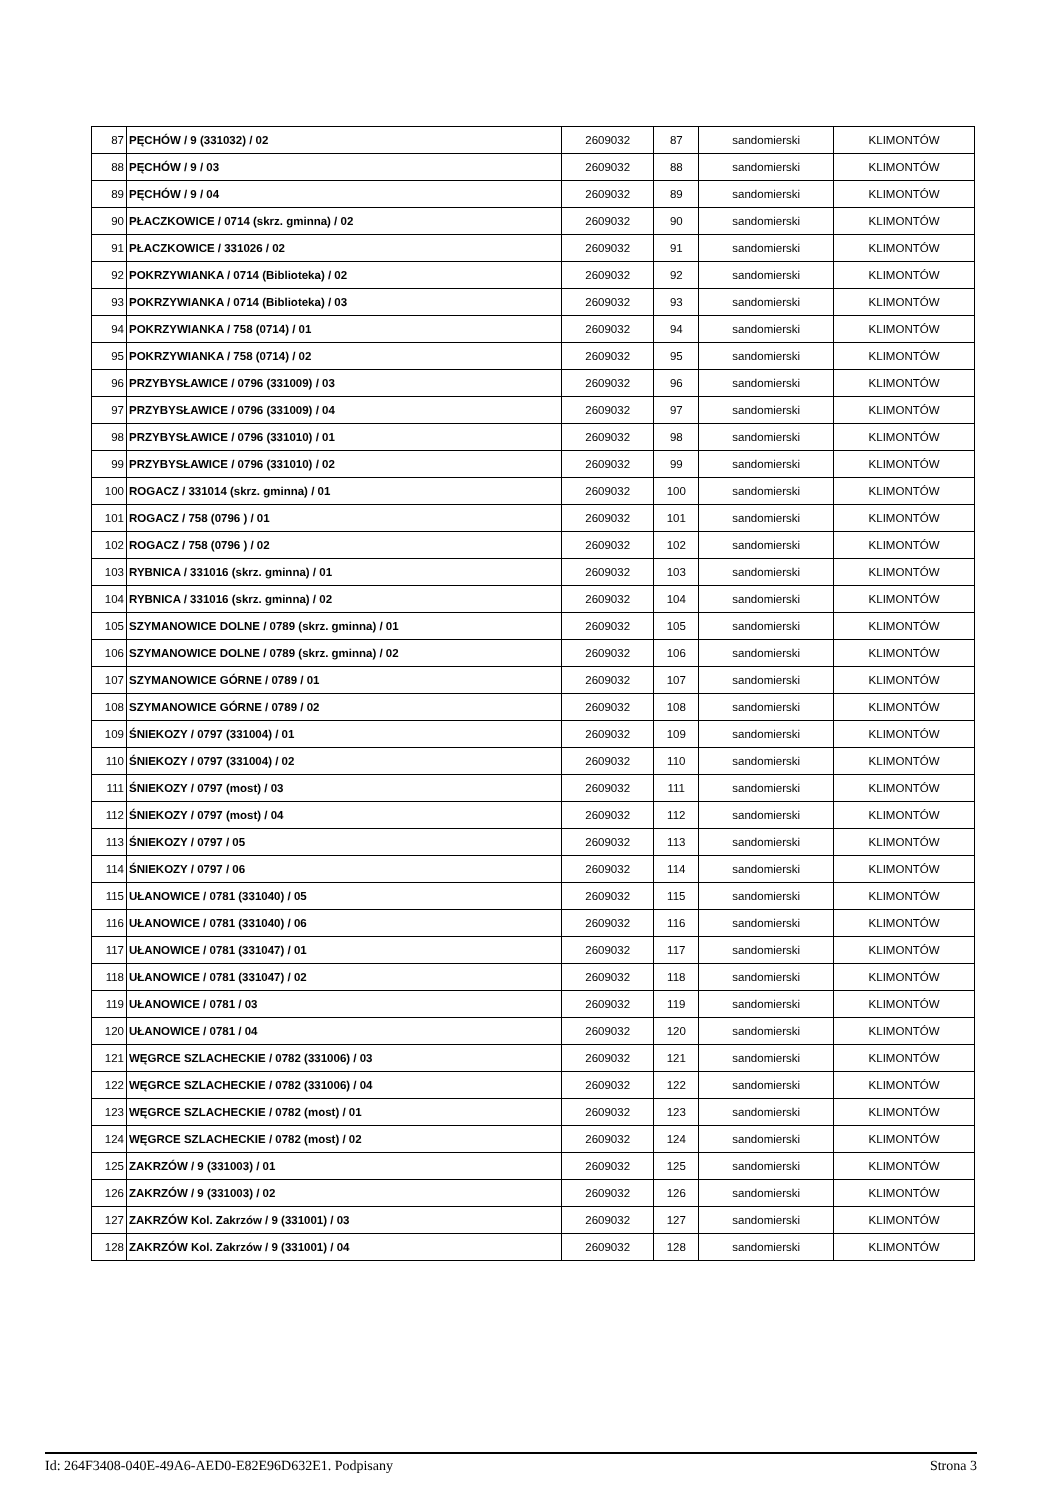| 87 | PĘCHÓW / 9 (331032) / 02 | 2609032 | 87 | sandomierski | KLIMONTÓW |
| 88 | PĘCHÓW / 9 / 03 | 2609032 | 88 | sandomierski | KLIMONTÓW |
| 89 | PĘCHÓW / 9 / 04 | 2609032 | 89 | sandomierski | KLIMONTÓW |
| 90 | PŁACZKOWICE / 0714 (skrz. gminna) / 02 | 2609032 | 90 | sandomierski | KLIMONTÓW |
| 91 | PŁACZKOWICE / 331026 / 02 | 2609032 | 91 | sandomierski | KLIMONTÓW |
| 92 | POKRZYWIANKA / 0714 (Biblioteka) / 02 | 2609032 | 92 | sandomierski | KLIMONTÓW |
| 93 | POKRZYWIANKA / 0714 (Biblioteka) / 03 | 2609032 | 93 | sandomierski | KLIMONTÓW |
| 94 | POKRZYWIANKA / 758 (0714) / 01 | 2609032 | 94 | sandomierski | KLIMONTÓW |
| 95 | POKRZYWIANKA / 758 (0714) / 02 | 2609032 | 95 | sandomierski | KLIMONTÓW |
| 96 | PRZYBYSŁAWICE / 0796 (331009) / 03 | 2609032 | 96 | sandomierski | KLIMONTÓW |
| 97 | PRZYBYSŁAWICE / 0796 (331009) / 04 | 2609032 | 97 | sandomierski | KLIMONTÓW |
| 98 | PRZYBYSŁAWICE / 0796 (331010) / 01 | 2609032 | 98 | sandomierski | KLIMONTÓW |
| 99 | PRZYBYSŁAWICE / 0796 (331010) / 02 | 2609032 | 99 | sandomierski | KLIMONTÓW |
| 100 | ROGACZ / 331014 (skrz. gminna) / 01 | 2609032 | 100 | sandomierski | KLIMONTÓW |
| 101 | ROGACZ / 758 (0796 ) / 01 | 2609032 | 101 | sandomierski | KLIMONTÓW |
| 102 | ROGACZ / 758 (0796 ) / 02 | 2609032 | 102 | sandomierski | KLIMONTÓW |
| 103 | RYBNICA / 331016 (skrz. gminna) / 01 | 2609032 | 103 | sandomierski | KLIMONTÓW |
| 104 | RYBNICA / 331016 (skrz. gminna) / 02 | 2609032 | 104 | sandomierski | KLIMONTÓW |
| 105 | SZYMANOWICE DOLNE / 0789 (skrz. gminna) / 01 | 2609032 | 105 | sandomierski | KLIMONTÓW |
| 106 | SZYMANOWICE DOLNE / 0789 (skrz. gminna) / 02 | 2609032 | 106 | sandomierski | KLIMONTÓW |
| 107 | SZYMANOWICE GÓRNE / 0789 / 01 | 2609032 | 107 | sandomierski | KLIMONTÓW |
| 108 | SZYMANOWICE GÓRNE / 0789 / 02 | 2609032 | 108 | sandomierski | KLIMONTÓW |
| 109 | ŚNIEKOZY / 0797 (331004) / 01 | 2609032 | 109 | sandomierski | KLIMONTÓW |
| 110 | ŚNIEKOZY / 0797 (331004) / 02 | 2609032 | 110 | sandomierski | KLIMONTÓW |
| 111 | ŚNIEKOZY / 0797 (most) / 03 | 2609032 | 111 | sandomierski | KLIMONTÓW |
| 112 | ŚNIEKOZY / 0797 (most) / 04 | 2609032 | 112 | sandomierski | KLIMONTÓW |
| 113 | ŚNIEKOZY / 0797 / 05 | 2609032 | 113 | sandomierski | KLIMONTÓW |
| 114 | ŚNIEKOZY / 0797 / 06 | 2609032 | 114 | sandomierski | KLIMONTÓW |
| 115 | UŁANOWICE / 0781 (331040) / 05 | 2609032 | 115 | sandomierski | KLIMONTÓW |
| 116 | UŁANOWICE / 0781 (331040) / 06 | 2609032 | 116 | sandomierski | KLIMONTÓW |
| 117 | UŁANOWICE / 0781 (331047) / 01 | 2609032 | 117 | sandomierski | KLIMONTÓW |
| 118 | UŁANOWICE / 0781 (331047) / 02 | 2609032 | 118 | sandomierski | KLIMONTÓW |
| 119 | UŁANOWICE / 0781 / 03 | 2609032 | 119 | sandomierski | KLIMONTÓW |
| 120 | UŁANOWICE / 0781 / 04 | 2609032 | 120 | sandomierski | KLIMONTÓW |
| 121 | WĘGRCE SZLACHECKIE / 0782 (331006) / 03 | 2609032 | 121 | sandomierski | KLIMONTÓW |
| 122 | WĘGRCE SZLACHECKIE / 0782 (331006) / 04 | 2609032 | 122 | sandomierski | KLIMONTÓW |
| 123 | WĘGRCE SZLACHECKIE / 0782 (most) / 01 | 2609032 | 123 | sandomierski | KLIMONTÓW |
| 124 | WĘGRCE SZLACHECKIE / 0782 (most) / 02 | 2609032 | 124 | sandomierski | KLIMONTÓW |
| 125 | ZAKRZÓW / 9 (331003) / 01 | 2609032 | 125 | sandomierski | KLIMONTÓW |
| 126 | ZAKRZÓW / 9 (331003) / 02 | 2609032 | 126 | sandomierski | KLIMONTÓW |
| 127 | ZAKRZÓW Kol. Zakrzów / 9 (331001) / 03 | 2609032 | 127 | sandomierski | KLIMONTÓW |
| 128 | ZAKRZÓW Kol. Zakrzów / 9 (331001) / 04 | 2609032 | 128 | sandomierski | KLIMONTÓW |
Id: 264F3408-040E-49A6-AED0-E82E96D632E1. Podpisany Strona 3